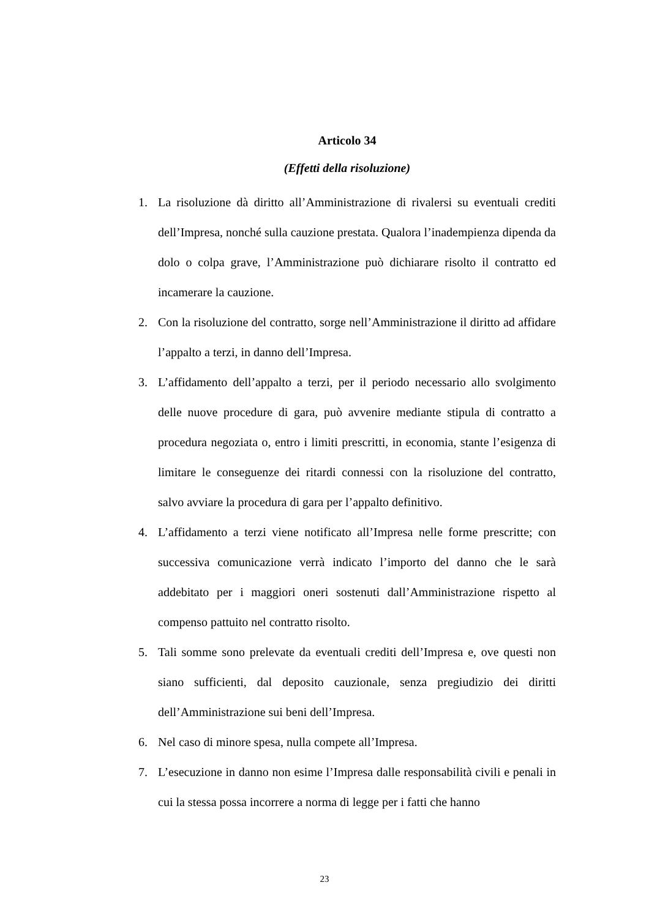Articolo 34
(Effetti della risoluzione)
1. La risoluzione dà diritto all’Amministrazione di rivalersi su eventuali crediti dell’Impresa, nonché sulla cauzione prestata. Qualora l’inadempienza dipenda da dolo o colpa grave, l’Amministrazione può dichiarare risolto il contratto ed incamerare la cauzione.
2. Con la risoluzione del contratto, sorge nell’Amministrazione il diritto ad affidare l’appalto a terzi, in danno dell’Impresa.
3. L’affidamento dell’appalto a terzi, per il periodo necessario allo svolgimento delle nuove procedure di gara, può avvenire mediante stipula di contratto a procedura negoziata o, entro i limiti prescritti, in economia, stante l’esigenza di limitare le conseguenze dei ritardi connessi con la risoluzione del contratto, salvo avviare la procedura di gara per l’appalto definitivo.
4. L’affidamento a terzi viene notificato all’Impresa nelle forme prescritte; con successiva comunicazione verrà indicato l’importo del danno che le sarà addebitato per i maggiori oneri sostenuti dall’Amministrazione rispetto al compenso pattuito nel contratto risolto.
5. Tali somme sono prelevate da eventuali crediti dell’Impresa e, ove questi non siano sufficienti, dal deposito cauzionale, senza pregiudizio dei diritti dell’Amministrazione sui beni dell’Impresa.
6. Nel caso di minore spesa, nulla compete all’Impresa.
7. L’esecuzione in danno non esime l’Impresa dalle responsabilità civili e penali in cui la stessa possa incorrere a norma di legge per i fatti che hanno
23